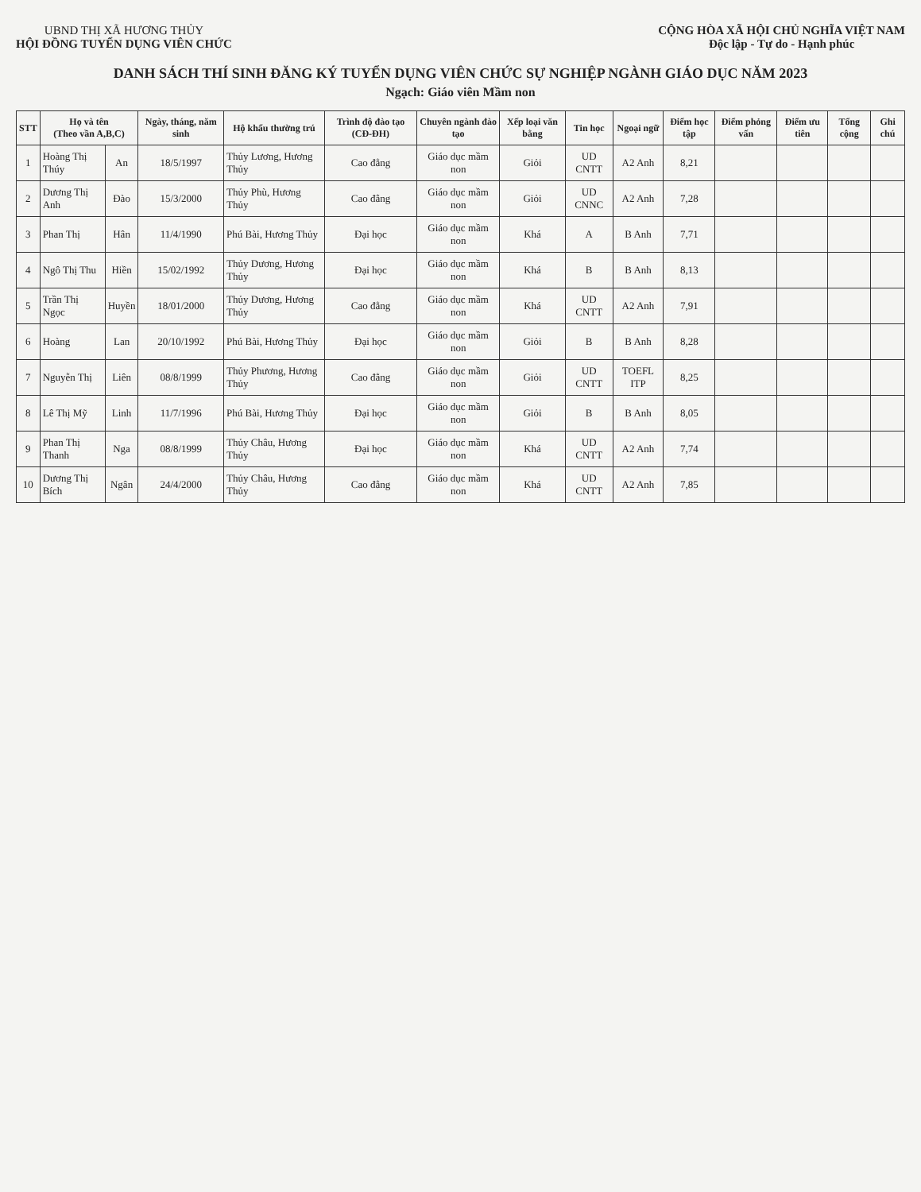UBND THỊ XÃ HƯƠNG THỦY
HỘI ĐỒNG TUYỂN DỤNG VIÊN CHỨC
CỘNG HÒA XÃ HỘI CHỦ NGHĨA VIỆT NAM
Độc lập - Tự do - Hạnh phúc
DANH SÁCH THÍ SINH ĐĂNG KÝ TUYỂN DỤNG VIÊN CHỨC SỰ NGHIỆP NGÀNH GIÁO DỤC NĂM 2023
Ngạch: Giáo viên Mầm non
| STT | Họ và tên (Theo vần A,B,C) | | Ngày, tháng, năm sinh | Hộ khẩu thường trú | Trình độ đào tạo (CĐ-ĐH) | Chuyên ngành đào tạo | Xếp loại văn bằng | Tin học | Ngoại ngữ | Điểm học tập | Điểm phỏng vấn | Điểm ưu tiên | Tổng cộng | Ghi chú |
| --- | --- | --- | --- | --- | --- | --- | --- | --- | --- | --- | --- | --- | --- | --- |
| 1 | Hoàng Thị Thúy | An | 18/5/1997 | Thủy Lương, Hương Thủy | Cao đẳng | Giáo dục mầm non | Giỏi | UD CNTT | A2 Anh | 8,21 | | | | |
| 2 | Dương Thị Anh | Đào | 15/3/2000 | Thủy Phù, Hương Thủy | Cao đẳng | Giáo dục mầm non | Giỏi | UD CNNC | A2 Anh | 7,28 | | | | |
| 3 | Phan Thị | Hân | 11/4/1990 | Phú Bài, Hương Thủy | Đại học | Giáo dục mầm non | Khá | A | B Anh | 7,71 | | | | |
| 4 | Ngô Thị Thu | Hiền | 15/02/1992 | Thủy Dương, Hương Thủy | Đại học | Giáo dục mầm non | Khá | B | B Anh | 8,13 | | | | |
| 5 | Trần Thị Ngọc | Huyền | 18/01/2000 | Thủy Dương, Hương Thủy | Cao đẳng | Giáo dục mầm non | Khá | UD CNTT | A2 Anh | 7,91 | | | | |
| 6 | Hoàng | Lan | 20/10/1992 | Phú Bài, Hương Thủy | Đại học | Giáo dục mầm non | Giỏi | B | B Anh | 8,28 | | | | |
| 7 | Nguyễn Thị | Liên | 08/8/1999 | Thủy Phương, Hương Thủy | Cao đẳng | Giáo dục mầm non | Giỏi | UD CNTT | TOEFL ITP | 8,25 | | | | |
| 8 | Lê Thị Mỹ | Linh | 11/7/1996 | Phú Bài, Hương Thủy | Đại học | Giáo dục mầm non | Giỏi | B | B Anh | 8,05 | | | | |
| 9 | Phan Thị Thanh | Nga | 08/8/1999 | Thủy Châu, Hương Thủy | Đại học | Giáo dục mầm non | Khá | UD CNTT | A2 Anh | 7,74 | | | | |
| 10 | Dương Thị Bích | Ngân | 24/4/2000 | Thủy Châu, Hương Thủy | Cao đẳng | Giáo dục mầm non | Khá | UD CNTT | A2 Anh | 7,85 | | | | |